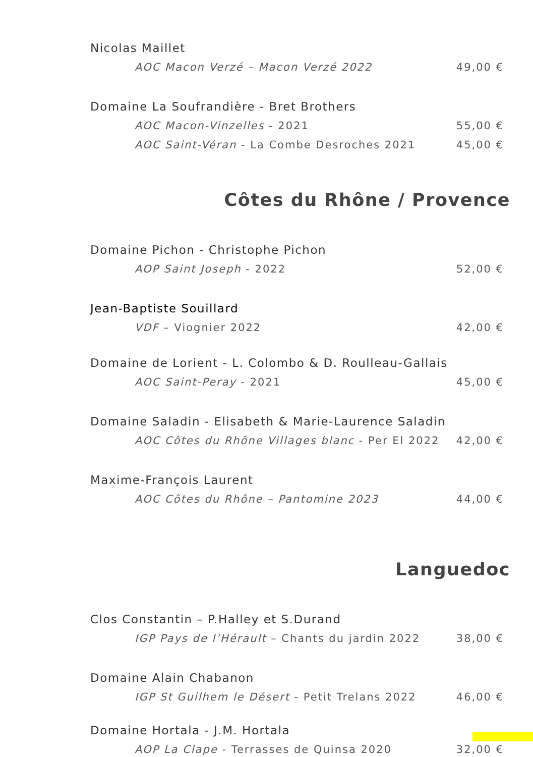Nicolas Maillet
AOC Macon Verzé – Macon Verzé 2022 49,00 €
Domaine La Soufrandière - Bret Brothers
AOC Macon-Vinzelles - 2021 55,00 €
AOC Saint-Véran - La Combe Desroches 2021 45,00 €
Côtes du Rhône / Provence
Domaine Pichon - Christophe Pichon
AOP Saint Joseph - 2022 52,00 €
Jean-Baptiste Souillard
VDF – Viognier 2022 42,00 €
Domaine de Lorient - L. Colombo & D. Roulleau-Gallais
AOC Saint-Peray - 2021 45,00 €
Domaine Saladin - Elisabeth & Marie-Laurence Saladin
AOC Côtes du Rhône Villages blanc - Per El 2022 42,00 €
Maxime-François Laurent
AOC Côtes du Rhône – Pantomine 2023 44,00 €
Languedoc
Clos Constantin – P.Halley et S.Durand
IGP Pays de l’Hérault – Chants du jardin 2022 38,00 €
Domaine Alain Chabanon
IGP St Guilhem le Désert - Petit Trelans 2022 46,00 €
Domaine Hortala - J.M. Hortala
AOP La Clape - Terrasses de Quinsa 2020 32,00 €